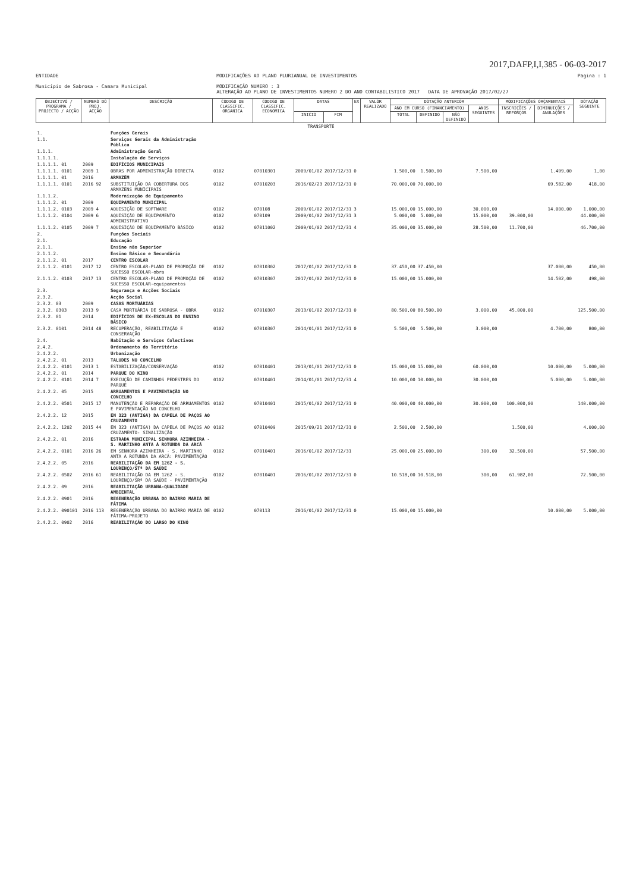2017,DAFP,I,I,385 - 06-03-2017
ENTIDADE
Município de Sabrosa - Camara Municipal
MODIFICAÇÕES AO PLANO PLURIANUAL DE INVESTIMENTOS
MODIFICAÇÃO NUMERO : 3
ALTERAÇÃO AO PLANO DE INVESTIMENTOS NUMERO 2 DO ANO CONTABILISTICO 2017 DATA DE APROVAÇÃO 2017/02/27
Pagina : 1
| OBJECTIVO / PROGRAMA / PROJECTO / ACÇÃO | NUMERO DO PROJ. ACÇÃO | DESCRIÇÃO | CODIGO DE CLASSIFIC. ORGANICA | CODIGO DE CLASSIFIC. ECONOMICA | DATAS | | EX | VALOR REALIZADO | DOTAÇÃO ANTERIOR | | | | MODIFICAÇÕES ORÇAMENTAIS | | DOTAÇÃO SEGUINTE |
| --- | --- | --- | --- | --- | --- | --- | --- | --- | --- | --- | --- | --- | --- | --- | --- |
| | | | | | | | | | ANO EM CURSO (FINANCIAMENTO) | | | ANOS SEGUINTES | INSCRIÇÕES / REFORÇOS | DIMINUIÇÕES / ANULAÇÕES | |
| | | | | | INICIO | FIM | | | TOTAL | DEFINIDO | NÃO DEFINIDO | | | | |
| TRANSPORTE | | | | | | | | | | | | | | | |
| 1. | | Funções Gerais | | | | | | | | | | | | | |
| 1.1. | | Serviços Gerais da Administração Pública | | | | | | | | | | | | | |
| 1.1.1. | | Administração Geral | | | | | | | | | | | | | |
| 1.1.1.1. | | Instalação de Serviços | | | | | | | | | | | | | |
| 1.1.1.1. 01 | 2009 | EDIFÍCIOS MUNICIPAIS | | | | | | | | | | | | | |
| 1.1.1.1. 0101 | 2009 1 | OBRAS POR ADMINISTRAÇÃO DIRECTA | 0102 | 07010301 | 2009/01/02 | 2017/12/31 | 0 | | 1.500,00 | 1.500,00 | | 7.500,00 | | 1.499,00 | 1,00 |
| 1.1.1.1. 01 | 2016 | ARMAZÉM | | | | | | | | | | | | | |
| 1.1.1.1. 0101 | 2016 92 | SUBSTITUIÇÃO DA COBERTURA DOS ARMAZENS MUNICIPAIS | 0102 | 07010203 | 2016/02/23 | 2017/12/31 | 0 | | 70.000,00 | 70.000,00 | | | | 69.582,00 | 418,00 |
| 1.1.1.2. | | Modernização de Equipamento | | | | | | | | | | | | | |
| 1.1.1.2. 01 | 2009 | EQUIPAMENTO MUNICIPAL | | | | | | | | | | | | | |
| 1.1.1.2. 0103 | 2009 4 | AQUISIÇÃO DE SOFTWARE | 0102 | 070108 | 2009/01/02 | 2017/12/31 | 3 | | 15.000,00 | 15.000,00 | | 30.000,00 | | 14.000,00 | 1.000,00 |
| 1.1.1.2. 0104 | 2009 6 | AQUISIÇÃO DE EQUIPAMENTO ADMINISTRATIVO | 0102 | 070109 | 2009/01/02 | 2017/12/31 | 3 | | 5.000,00 | 5.000,00 | | 15.000,00 | 39.000,00 | | 44.000,00 |
| 1.1.1.2. 0105 | 2009 7 | AQUISIÇÃO DE EQUIPAMENTO BÁSICO | 0102 | 07011002 | 2009/01/02 | 2017/12/31 | 4 | | 35.000,00 | 35.000,00 | | 28.500,00 | 11.700,00 | | 46.700,00 |
| 2. | | Funções Sociais | | | | | | | | | | | | | |
| 2.1. | | Educação | | | | | | | | | | | | | |
| 2.1.1. | | Ensino não Superior | | | | | | | | | | | | | |
| 2.1.1.2. | | Ensino Básico e Secundário | | | | | | | | | | | | | |
| 2.1.1.2. 01 | 2017 | CENTRO ESCOLAR | | | | | | | | | | | | | |
| 2.1.1.2. 0101 | 2017 12 | CENTRO ESCOLAR-PLANO DE PROMOÇÃO DE SUCESSO ESCOLAR-obra | 0102 | 07010302 | 2017/01/02 | 2017/12/31 | 0 | | 37.450,00 | 37.450,00 | | | | 37.000,00 | 450,00 |
| 2.1.1.2. 0103 | 2017 13 | CENTRO ESCOLAR-PLANO DE PROMOÇÃO DE SUCESSO ESCOLAR-equipamentos | 0102 | 07010307 | 2017/01/02 | 2017/12/31 | 0 | | 15.000,00 | 15.000,00 | | | | 14.502,00 | 498,00 |
| 2.3. | | Segurança e Acções Sociais | | | | | | | | | | | | | |
| 2.3.2. | | Acção Social | | | | | | | | | | | | | |
| 2.3.2. 03 | 2009 | CASAS MORTUÁRIAS | | | | | | | | | | | | | |
| 2.3.2. 0303 | 2013 9 | CASA MORTUÁRIA DE SABROSA - OBRA | 0102 | 07010307 | 2013/01/02 | 2017/12/31 | 0 | | 80.500,00 | 80.500,00 | | 3.000,00 | 45.000,00 | | 125.500,00 |
| 2.3.2. 01 | 2014 | EDIFÍCIOS DE EX-ESCOLAS DO ENSINO BÁSICO | | | | | | | | | | | | | |
| 2.3.2. 0101 | 2014 48 | RECUPERAÇÃO, REABILITAÇÃO E CONSERVAÇÃO | 0102 | 07010307 | 2014/01/01 | 2017/12/31 | 0 | | 5.500,00 | 5.500,00 | | 3.000,00 | | 4.700,00 | 800,00 |
| 2.4. | | Habitação e Serviços Colectivos | | | | | | | | | | | | | |
| 2.4.2. | | Ordenamento do Território | | | | | | | | | | | | | |
| 2.4.2.2. | | Urbanização | | | | | | | | | | | | | |
| 2.4.2.2. 01 | 2013 | TALUDES NO CONCELHO | | | | | | | | | | | | | |
| 2.4.2.2. 0101 | 2013 1 | ESTABILIZAÇÃO/CONSERVAÇÃO | 0102 | 07010401 | 2013/01/01 | 2017/12/31 | 0 | | 15.000,00 | 15.000,00 | | 60.000,00 | | 10.000,00 | 5.000,00 |
| 2.4.2.2. 01 | 2014 | PARQUE DO KINO | | | | | | | | | | | | | |
| 2.4.2.2. 0101 | 2014 7 | EXECUÇÃO DE CAMINHOS PEDESTRES DO PARQUE | 0102 | 07010401 | 2014/01/01 | 2017/12/31 | 4 | | 10.000,00 | 10.000,00 | | 30.000,00 | | 5.000,00 | 5.000,00 |
| 2.4.2.2. 05 | 2015 | ARRUAMENTOS E PAVIMENTAÇÃO NO CONCELHO | | | | | | | | | | | | | |
| 2.4.2.2. 0501 | 2015 17 | MANUTENÇÃO E REPARAÇÃO DE ARRUAMENTOS E PAVIMENTAÇÃO NO CONCELHO | 0102 | 07010401 | 2015/01/02 | 2017/12/31 | 0 | | 40.000,00 | 40.000,00 | | 30.000,00 | 100.000,00 | | 140.000,00 |
| 2.4.2.2. 12 | 2015 | EN 323 (ANTIGA) DA CAPELA DE PAÇOS AO CRUZAMENTO | | | | | | | | | | | | | |
| 2.4.2.2. 1202 | 2015 44 | EN 323 (ANTIGA) DA CAPELA DE PAÇOS AO CRUZAMENTO- SINALIZAÇÃO | 0102 | 07010409 | 2015/09/21 | 2017/12/31 | 0 | | 2.500,00 | 2.500,00 | | | 1.500,00 | | 4.000,00 |
| 2.4.2.2. 01 | 2016 | ESTRADA MUNICIPAL SENHORA AZINHEIRA - S. MARTINHO ANTA À ROTUNDA DA ARCÃ | | | | | | | | | | | | | |
| 2.4.2.2. 0101 | 2016 26 | EM SENHORA AZINHEIRA - S. MARTINHO ANTA À ROTUNDA DA ARCÃ: PAVIMENTAÇÃO | 0102 | 07010401 | 2016/01/02 | 2017/12/31 | | | 25.000,00 | 25.000,00 | | 300,00 | 32.500,00 | | 57.500,00 |
| 2.4.2.2. 05 | 2016 | REABILITAÇÃO DA EM 1262 - S. LOURENÇO/STª DA SAÚDE | | | | | | | | | | | | | |
| 2.4.2.2. 0502 | 2016 61 | REABILITAÇÃO DA EM 1262 - S. LOURENÇO/SRª DA SAÚDE - PAVIMENTAÇÃO | 0102 | 07010401 | 2016/01/02 | 2017/12/31 | 0 | | 10.518,00 | 10.518,00 | | 300,00 | 61.982,00 | | 72.500,00 |
| 2.4.2.2. 09 | 2016 | REABILITAÇÃO URBANA-QUALIDADE AMBIENTAL | | | | | | | | | | | | | |
| 2.4.2.2. 0901 | 2016 | REGENERAÇÃO URBANA DO BAIRRO MARIA DE FÁTIMA | | | | | | | | | | | | | |
| 2.4.2.2. 090101 | 2016 113 | REGENERAÇÃO URBANA DO BAIRRO MARIA DE FÁTIMA-PROJETO | 0102 | 070113 | 2016/01/02 | 2017/12/31 | 0 | | 15.000,00 | 15.000,00 | | | | 10.000,00 | 5.000,00 |
| 2.4.2.2. 0902 | 2016 | REABILITAÇÃO DO LARGO DO KINÓ | | | | | | | | | | | | | |